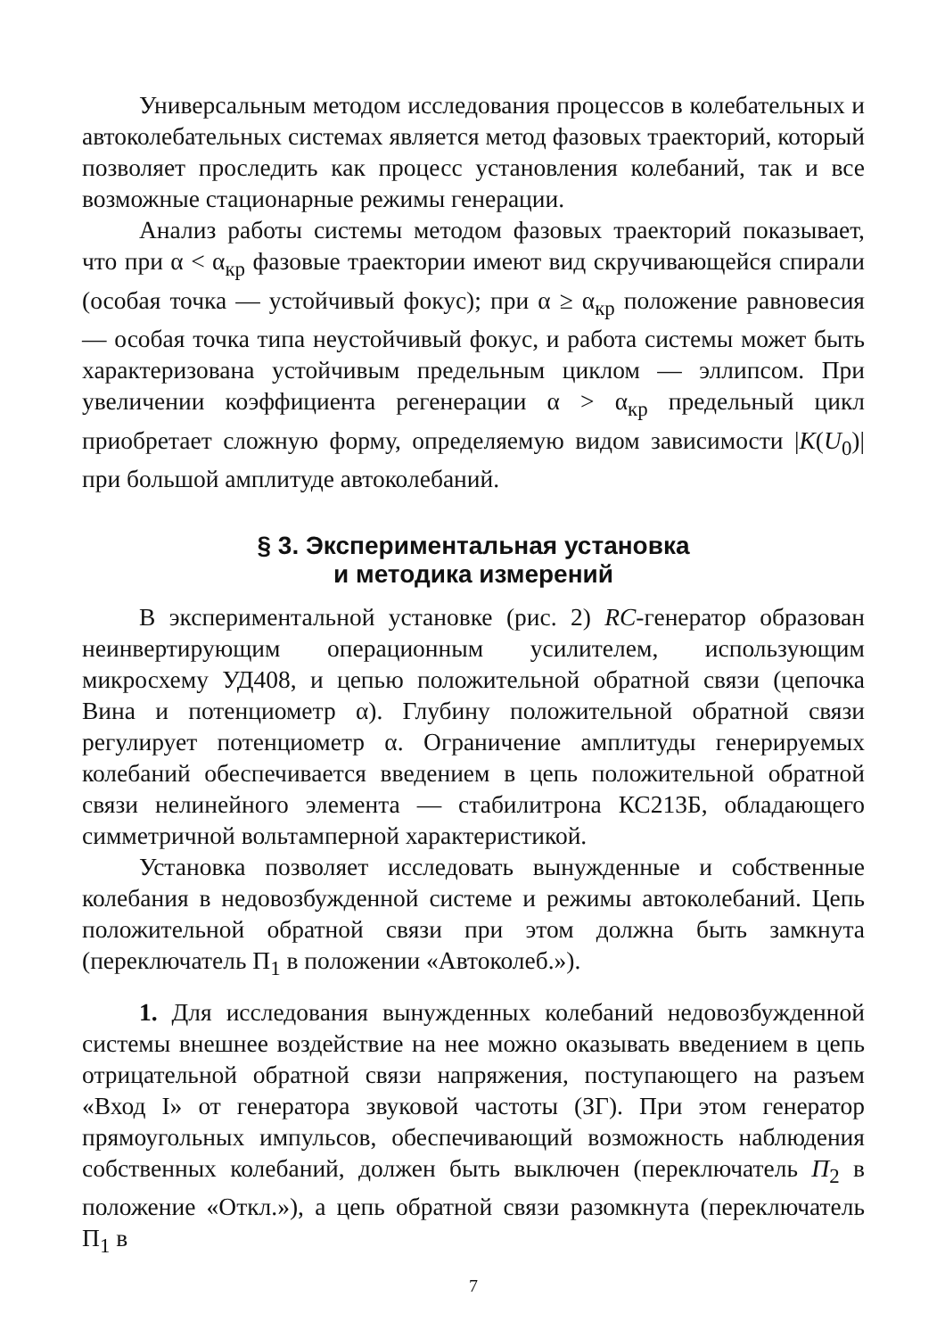Универсальным методом исследования процессов в колебательных и автоколебательных системах является метод фазовых траекторий, который позволяет проследить как процесс установления колебаний, так и все возможные стационарные режимы генерации.
Анализ работы системы методом фазовых траекторий показывает, что при α < α<sub>кр</sub> фазовые траектории имеют вид скручивающейся спирали (особая точка — устойчивый фокус); при α ≥ α<sub>кр</sub> положение равновесия — особая точка типа неустойчивый фокус, и работа системы может быть характеризована устойчивым предельным циклом — эллипсом. При увеличении коэффициента регенерации α > α<sub>кр</sub> предельный цикл приобретает сложную форму, определяемую видом зависимости |K(U<sub>0</sub>)| при большой амплитуде автоколебаний.
§ 3. Экспериментальная установка
и методика измерений
В экспериментальной установке (рис. 2) RC-генератор образован неинвертирующим операционным усилителем, использующим микросхему УД408, и цепью положительной обратной связи (цепочка Вина и потенциометр α). Глубину положительной обратной связи регулирует потенциометр α. Ограничение амплитуды генерируемых колебаний обеспечивается введением в цепь положительной обратной связи нелинейного элемента — стабилитрона КС213Б, обладающего симметричной вольтамперной характеристикой.
Установка позволяет исследовать вынужденные и собственные колебания в недовозбужденной системе и режимы автоколебаний. Цепь положительной обратной связи при этом должна быть замкнута (переключатель П<sub>1</sub> в положении «Автоколеб.»).
1. Для исследования вынужденных колебаний недовозбужденной системы внешнее воздействие на нее можно оказывать введением в цепь отрицательной обратной связи напряжения, поступающего на разъем «Вход I» от генератора звуковой частоты (ЗГ). При этом генератор прямоугольных импульсов, обеспечивающий возможность наблюдения собственных колебаний, должен быть выключен (переключатель П<sub>2</sub> в положение «Откл.»), а цепь обратной связи разомкнута (переключатель П<sub>1</sub> в
7